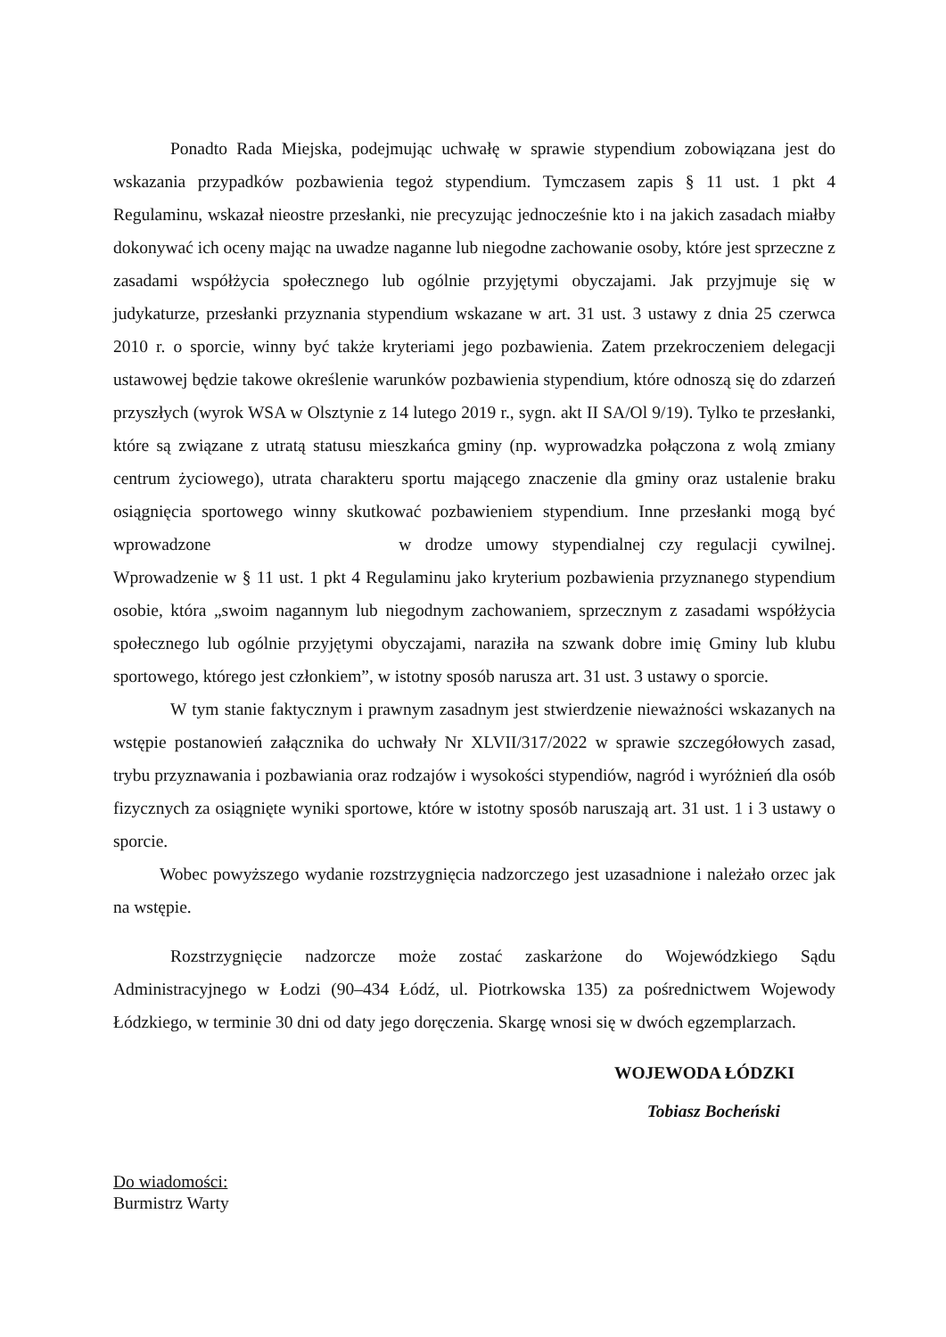Ponadto Rada Miejska, podejmując uchwałę w sprawie stypendium zobowiązana jest do wskazania przypadków pozbawienia tegoż stypendium. Tymczasem zapis § 11 ust. 1 pkt 4 Regulaminu, wskazał nieostre przesłanki, nie precyzując jednocześnie kto i na jakich zasadach miałby dokonywać ich oceny mając na uwadze naganne lub niegodne zachowanie osoby, które jest sprzeczne z zasadami współżycia społecznego lub ogólnie przyjętymi obyczajami. Jak przyjmuje się w judykaturze, przesłanki przyznania stypendium wskazane w art. 31 ust. 3 ustawy z dnia 25 czerwca 2010 r. o sporcie, winny być także kryteriami jego pozbawienia. Zatem przekroczeniem delegacji ustawowej będzie takowe określenie warunków pozbawienia stypendium, które odnoszą się do zdarzeń przyszłych (wyrok WSA w Olsztynie z 14 lutego 2019 r., sygn. akt II SA/Ol 9/19). Tylko te przesłanki, które są związane z utratą statusu mieszkańca gminy (np. wyprowadzka połączona z wolą zmiany centrum życiowego), utrata charakteru sportu mającego znaczenie dla gminy oraz ustalenie braku osiągnięcia sportowego winny skutkować pozbawieniem stypendium. Inne przesłanki mogą być wprowadzone w drodze umowy stypendialnej czy regulacji cywilnej. Wprowadzenie w § 11 ust. 1 pkt 4 Regulaminu jako kryterium pozbawienia przyznanego stypendium osobie, która „swoim nagannym lub niegodnym zachowaniem, sprzecznym z zasadami współżycia społecznego lub ogólnie przyjętymi obyczajami, naraziła na szwank dobre imię Gminy lub klubu sportowego, którego jest członkiem”, w istotny sposób narusza art. 31 ust. 3 ustawy o sporcie.
W tym stanie faktycznym i prawnym zasadnym jest stwierdzenie nieważności wskazanych na wstępie postanowień załącznika do uchwały Nr XLVII/317/2022 w sprawie szczegółowych zasad, trybu przyznawania i pozbawiania oraz rodzajów i wysokości stypendiów, nagród i wyróżnień dla osób fizycznych za osiągnięte wyniki sportowe, które w istotny sposób naruszają art. 31 ust. 1 i 3 ustawy o sporcie.
Wobec powyższego wydanie rozstrzygnięcia nadzorczego jest uzasadnione i należało orzec jak na wstępie.
Rozstrzygnięcie nadzorcze może zostać zaskarżone do Wojewódzkiego Sądu Administracyjnego w Łodzi (90–434 Łódź, ul. Piotrkowska 135) za pośrednictwem Wojewody Łódzkiego, w terminie 30 dni od daty jego doręczenia. Skargę wnosi się w dwóch egzemplarzach.
WOJEWODA ŁÓDZKI
Tobiasz Bocheński
Do wiadomości:
Burmistrz Warty